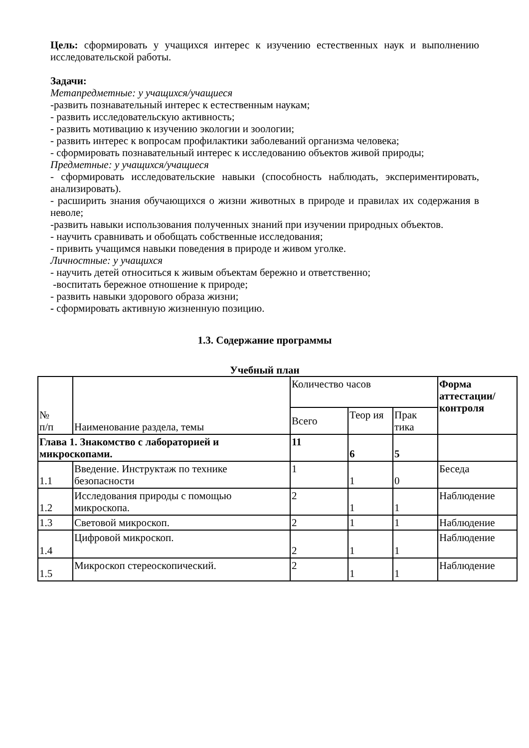Цель: сформировать у учащихся интерес к изучению естественных наук и выполнению исследовательской работы.
Задачи:
Метапредметные: у учащихся/учащиеся
-развить познавательный интерес к естественным наукам;
- развить исследовательскую активность;
- развить мотивацию к изучению экологии и зоологии;
- развить интерес к вопросам профилактики заболеваний организма человека;
- сформировать познавательный интерес к исследованию объектов живой природы;
Предметные: у учащихся/учащиеся
- сформировать исследовательские навыки (способность наблюдать, экспериментировать, анализировать).
- расширить знания обучающихся о жизни животных в природе и правилах их содержания в неволе;
-развить навыки использования полученных знаний при изучении природных объектов.
- научить сравнивать и обобщать собственные исследования;
- привить учащимся навыки поведения в природе и живом уголке.
Личностные: у учащихся
- научить детей относиться к живым объектам бережно и ответственно;
-воспитать бережное отношение к природе;
- развить навыки здорового образа жизни;
- сформировать активную жизненную позицию.
1.3. Содержание программы
Учебный план
| № п/п | Наименование раздела, темы | Количество часов | | | Форма аттестации/ контроля |
| --- | --- | --- | --- | --- | --- |
| | | Всего | Теор ия | Прак тика | |
| Глава 1. Знакомство с лабораторией и микроскопами. | | 11 | 6 | 5 | |
| 1.1 | Введение. Инструктаж по технике безопасности | 1 | 1 | 0 | Беседа |
| 1.2 | Исследования природы с помощью микроскопа. | 2 | 1 | 1 | Наблюдение |
| 1.3 | Световой микроскоп. | 2 | 1 | 1 | Наблюдение |
| 1.4 | Цифровой микроскоп. | 2 | 1 | 1 | Наблюдение |
| 1.5 | Микроскоп стереоскопический. | 2 | 1 | 1 | Наблюдение |